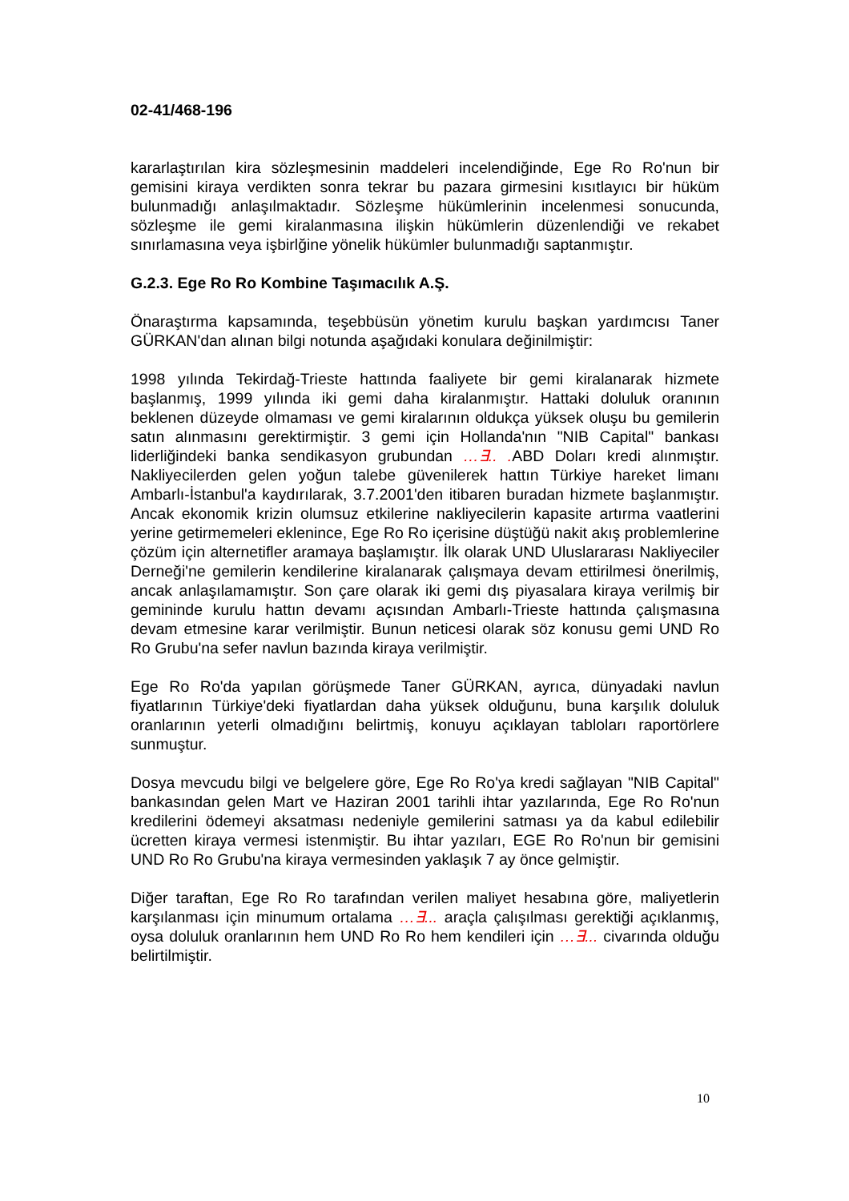02-41/468-196
kararlaştırılan kira sözleşmesinin maddeleri incelendiğinde, Ege Ro Ro'nun bir gemisini kiraya verdikten sonra tekrar bu pazara girmesini kısıtlayıcı bir hüküm bulunmadığı anlaşılmaktadır. Sözleşme hükümlerinin incelenmesi sonucunda, sözleşme ile gemi kiralanmasına ilişkin hükümlerin düzenlendiği ve rekabet sınırlamasına veya işbirlğine yönelik hükümler bulunmadığı saptanmıştır.
G.2.3. Ege Ro Ro Kombine Taşımacılık A.Ş.
Önaraştırma kapsamında, teşebbüsün yönetim kurulu başkan yardımcısı Taner GÜRKAN'dan alınan bilgi notunda aşağıdaki konulara değinilmiştir:
1998 yılında Tekirdağ-Trieste hattında faaliyete bir gemi kiralanarak hizmete başlanmış, 1999 yılında iki gemi daha kiralanmıştır. Hattaki doluluk oranının beklenen düzeyde olmaması ve gemi kiralarının oldukça yüksek oluşu bu gemilerin satın alınmasını gerektirmiştir. 3 gemi için Hollanda'nın "NIB Capital" bankası liderliğindeki banka sendikasyon grubundan …∃.. . ABD Doları kredi alınmıştır. Nakliyecilerden gelen yoğun talebe güvenilerek hattın Türkiye hareket limanı Ambarlı-İstanbul'a kaydırılarak, 3.7.2001'den itibaren buradan hizmete başlanmıştır. Ancak ekonomik krizin olumsuz etkilerine nakliyecilerin kapasite artırma vaatlerini yerine getirmemeleri eklenince, Ege Ro Ro içerisine düştüğü nakit akış problemlerine çözüm için alternetifler aramaya başlamıştır. İlk olarak UND Uluslararası Nakliyeciler Derneği'ne gemilerin kendilerine kiralanarak çalışmaya devam ettirilmesi önerilmiş, ancak anlaşılamamıştır. Son çare olarak iki gemi dış piyasalara kiraya verilmiş bir gemininde kurulu hattın devamı açısından Ambarlı-Trieste hattında çalışmasına devam etmesine karar verilmiştir. Bunun neticesi olarak söz konusu gemi UND Ro Ro Grubu'na sefer navlun bazında kiraya verilmiştir.
Ege Ro Ro'da yapılan görüşmede Taner GÜRKAN, ayrıca, dünyadaki navlun fiyatlarının Türkiye'deki fiyatlardan daha yüksek olduğunu, buna karşılık doluluk oranlarının yeterli olmadığını belirtmiş, konuyu açıklayan tabloları raportörlere sunmuştur.
Dosya mevcudu bilgi ve belgelere göre, Ege Ro Ro'ya kredi sağlayan "NIB Capital" bankasından gelen Mart ve Haziran 2001 tarihli ihtar yazılarında, Ege Ro Ro'nun kredilerini ödemeyi aksatması nedeniyle gemilerini satması ya da kabul edilebilir ücretten kiraya vermesi istenmiştir. Bu ihtar yazıları, EGE Ro Ro'nun bir gemisini UND Ro Ro Grubu'na kiraya vermesinden yaklaşık 7 ay önce gelmiştir.
Diğer taraftan, Ege Ro Ro tarafından verilen maliyet hesabına göre, maliyetlerin karşılanması için minumum ortalama …∃... araçla çalışılması gerektiği açıklanmış, oysa doluluk oranlarının hem UND Ro Ro hem kendileri için …∃... civarında olduğu belirtilmiştir.
10